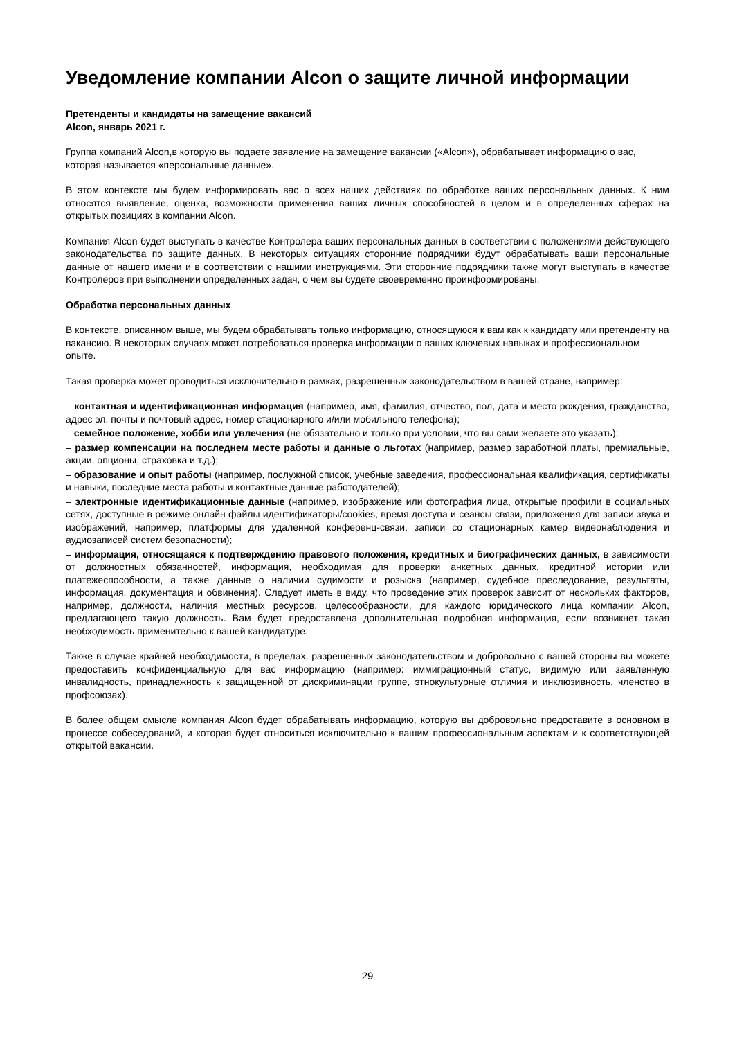Уведомление компании Alcon о защите личной информации
Претенденты и кандидаты на замещение вакансий
Alcon, январь 2021 г.
Группа компаний Alcon,в которую вы подаете заявление на замещение вакансии («Alcon»), обрабатывает информацию о вас, которая называется «персональные данные».
В этом контексте мы будем информировать вас о всех наших действиях по обработке ваших персональных данных. К ним относятся выявление, оценка, возможности применения ваших личных способностей в целом и в определенных сферах на открытых позициях в компании Alcon.
Компания Alcon будет выступать в качестве Контролера ваших персональных данных в соответствии с положениями действующего законодательства по защите данных. В некоторых ситуациях сторонние подрядчики будут обрабатывать ваши персональные данные от нашего имени и в соответствии с нашими инструкциями. Эти сторонние подрядчики также могут выступать в качестве Контролеров при выполнении определенных задач, о чем вы будете своевременно проинформированы.
Обработка персональных данных
В контексте, описанном выше, мы будем обрабатывать только информацию, относящуюся к вам как к кандидату или претенденту на вакансию. В некоторых случаях может потребоваться проверка информации о ваших ключевых навыках и профессиональном опыте.
Такая проверка может проводиться исключительно в рамках, разрешенных законодательством в вашей стране, например:
– контактная и идентификационная информация (например, имя, фамилия, отчество, пол, дата и место рождения, гражданство, адрес эл. почты и почтовый адрес, номер стационарного и/или мобильного телефона);
– семейное положение, хобби или увлечения (не обязательно и только при условии, что вы сами желаете это указать);
– размер компенсации на последнем месте работы и данные о льготах (например, размер заработной платы, премиальные, акции, опционы, страховка и т.д.);
– образование и опыт работы (например, послужной список, учебные заведения, профессиональная квалификация, сертификаты и навыки, последние места работы и контактные данные работодателей);
– электронные идентификационные данные (например, изображение или фотография лица, открытые профили в социальных сетях, доступные в режиме онлайн файлы идентификаторы/cookies, время доступа и сеансы связи, приложения для записи звука и изображений, например, платформы для удаленной конференц-связи, записи со стационарных камер видеонаблюдения и аудиозаписей систем безопасности);
– информация, относящаяся к подтверждению правового положения, кредитных и биографических данных, в зависимости от должностных обязанностей, информация, необходимая для проверки анкетных данных, кредитной истории или платежеспособности, а также данные о наличии судимости и розыска (например, судебное преследование, результаты, информация, документация и обвинения). Следует иметь в виду, что проведение этих проверок зависит от нескольких факторов, например, должности, наличия местных ресурсов, целесообразности, для каждого юридического лица компании Alcon, предлагающего такую должность. Вам будет предоставлена дополнительная подробная информация, если возникнет такая необходимость применительно к вашей кандидатуре.
Также в случае крайней необходимости, в пределах, разрешенных законодательством и добровольно с вашей стороны вы можете предоставить конфиденциальную для вас информацию (например: иммиграционный статус, видимую или заявленную инвалидность, принадлежность к защищенной от дискриминации группе, этнокультурные отличия и инклюзивность, членство в профсоюзах).
В более общем смысле компания Alcon будет обрабатывать информацию, которую вы добровольно предоставите в основном в процессе собеседований, и которая будет относиться исключительно к вашим профессиональным аспектам и к соответствующей открытой вакансии.
29